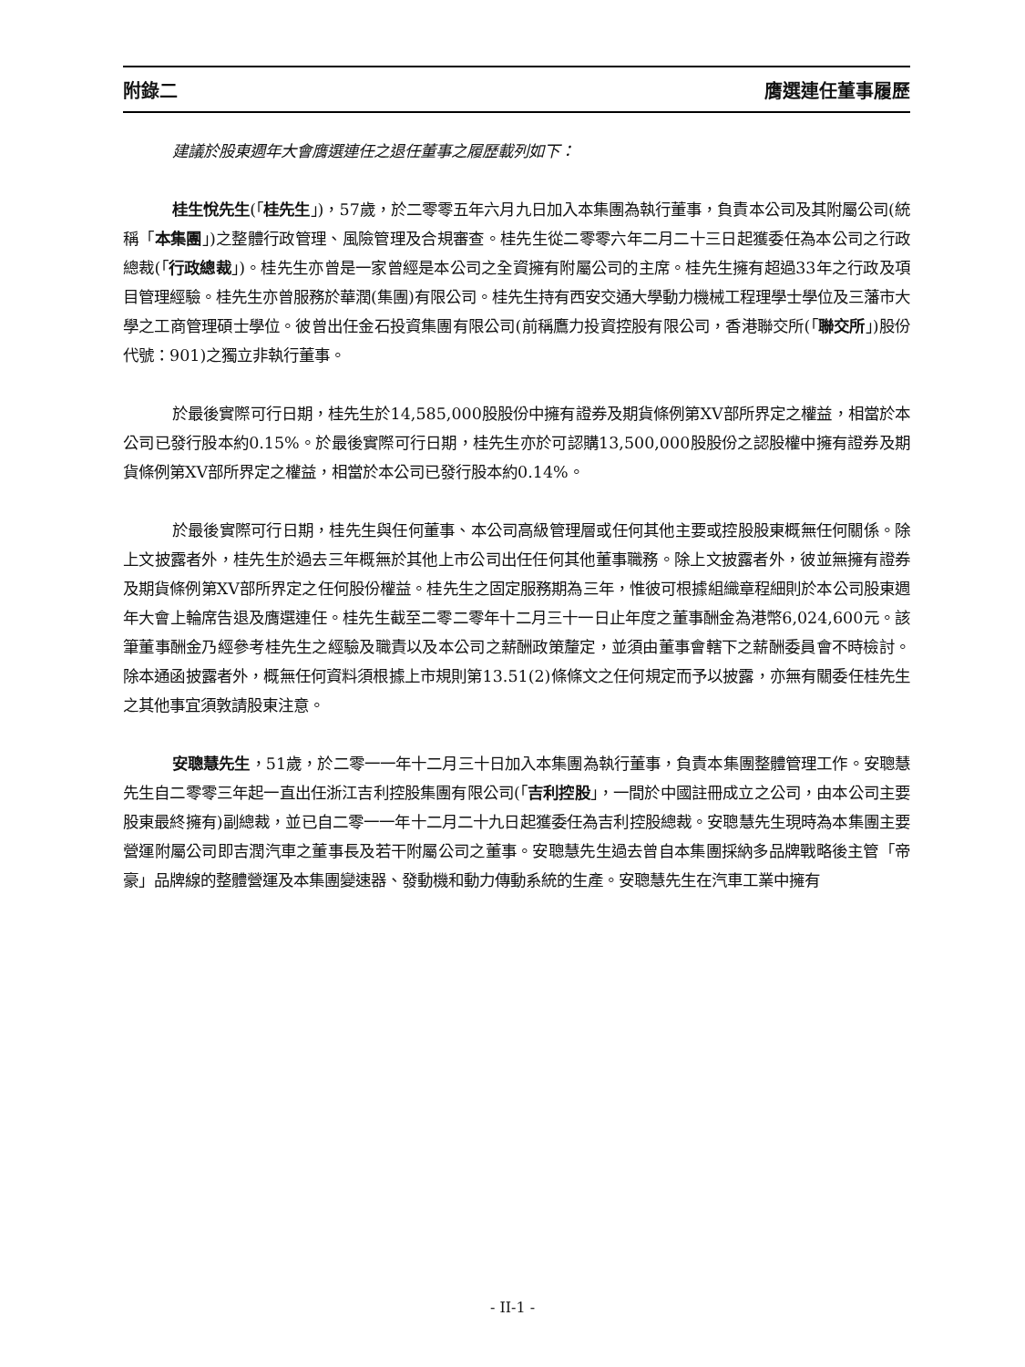附錄二 膺選連任董事履歷
建議於股東週年大會膺選連任之退任董事之履歷載列如下：
桂生悅先生(「桂先生」)，57歲，於二零零五年六月九日加入本集團為執行董事，負責本公司及其附屬公司(統稱「本集團」)之整體行政管理、風險管理及合規審查。桂先生從二零零六年二月二十三日起獲委任為本公司之行政總裁(「行政總裁」)。桂先生亦曾是一家曾經是本公司之全資擁有附屬公司的主席。桂先生擁有超過33年之行政及項目管理經驗。桂先生亦曾服務於華潤(集團)有限公司。桂先生持有西安交通大學動力機械工程理學士學位及三藩市大學之工商管理碩士學位。彼曾出任金石投資集團有限公司(前稱鷹力投資控股有限公司，香港聯交所(「聯交所」)股份代號：901)之獨立非執行董事。
於最後實際可行日期，桂先生於14,585,000股股份中擁有證券及期貨條例第XV部所界定之權益，相當於本公司已發行股本約0.15%。於最後實際可行日期，桂先生亦於可認購13,500,000股股份之認股權中擁有證券及期貨條例第XV部所界定之權益，相當於本公司已發行股本約0.14%。
於最後實際可行日期，桂先生與任何董事、本公司高級管理層或任何其他主要或控股股東概無任何關係。除上文披露者外，桂先生於過去三年概無於其他上市公司出任任何其他董事職務。除上文披露者外，彼並無擁有證券及期貨條例第XV部所界定之任何股份權益。桂先生之固定服務期為三年，惟彼可根據組織章程細則於本公司股東週年大會上輪席告退及膺選連任。桂先生截至二零二零年十二月三十一日止年度之董事酬金為港幣6,024,600元。該筆董事酬金乃經參考桂先生之經驗及職責以及本公司之薪酬政策釐定，並須由董事會轄下之薪酬委員會不時檢討。除本通函披露者外，概無任何資料須根據上市規則第13.51(2)條條文之任何規定而予以披露，亦無有關委任桂先生之其他事宜須敦請股東注意。
安聰慧先生，51歲，於二零一一年十二月三十日加入本集團為執行董事，負責本集團整體管理工作。安聰慧先生自二零零三年起一直出任浙江吉利控股集團有限公司(「吉利控股」，一間於中國註冊成立之公司，由本公司主要股東最終擁有)副總裁，並已自二零一一年十二月二十九日起獲委任為吉利控股總裁。安聰慧先生現時為本集團主要營運附屬公司即吉潤汽車之董事長及若干附屬公司之董事。安聰慧先生過去曾自本集團採納多品牌戰略後主管「帝豪」品牌線的整體營運及本集團變速器、發動機和動力傳動系統的生產。安聰慧先生在汽車工業中擁有
- II-1 -